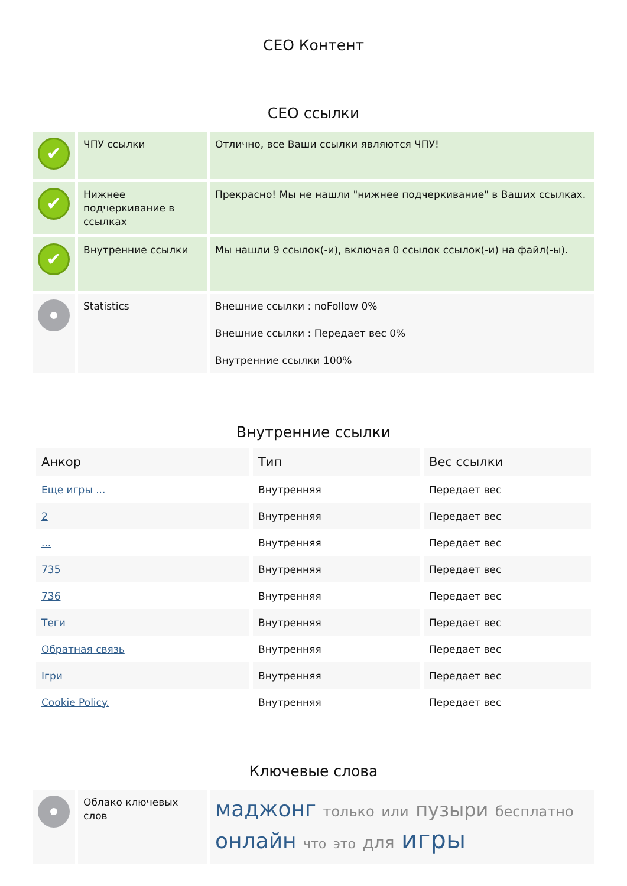СЕО Контент
СЕО ссылки
| ✔ | ЧПУ ссылки | Отлично, все Ваши ссылки являются ЧПУ! |
| ✔ | Нижнее подчеркивание в ссылках | Прекрасно! Мы не нашли "нижнее подчеркивание" в Ваших ссылках. |
| ✔ | Внутренние ссылки | Мы нашли 9 ссылок(-и), включая 0 ссылок ссылок(-и) на файл(-ы). |
| | Statistics | Внешние ссылки : noFollow 0% Внешние ссылки : Передает вес 0% Внутренние ссылки 100% |
Внутренние ссылки
| Анкор | Тип | Вес ссылки |
| --- | --- | --- |
| Еще игры ... | Внутренняя | Передает вес |
| 2 | Внутренняя | Передает вес |
| ... | Внутренняя | Передает вес |
| 735 | Внутренняя | Передает вес |
| 736 | Внутренняя | Передает вес |
| Теги | Внутренняя | Передает вес |
| Обратная связь | Внутренняя | Передает вес |
| Ігри | Внутренняя | Передает вес |
| Cookie Policy. | Внутренняя | Передает вес |
Ключевые слова
| | Облако ключевых слов | маджонг только или пузыри бесплатно онлайн что это для игры |